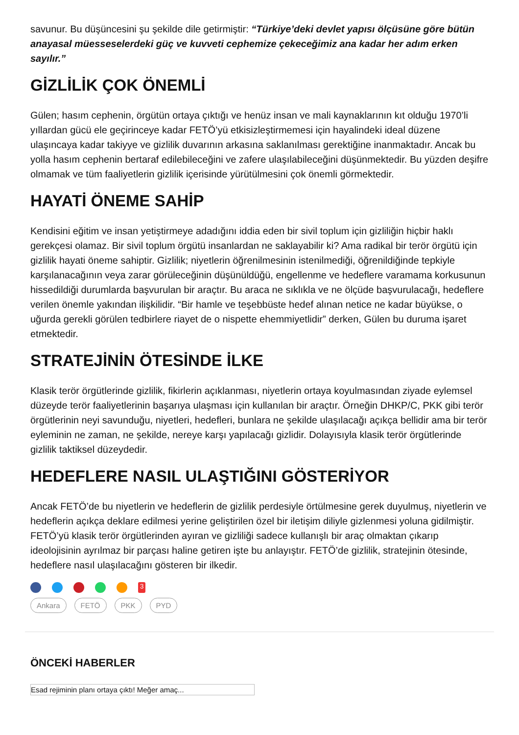savunur. Bu düşüncesini şu şekilde dile getirmiştir: “Türkiye’deki devlet yapısı ölçüsüne göre bütün anayasal müesseselerdeki güç ve kuvveti cephemize çekeceğimiz ana kadar her adım erken sayılır.”
GİZLİLİK ÇOK ÖNEMLİ
Gülen; hasım cephenin, örgütün ortaya çıktığı ve henüz insan ve mali kaynaklarının kıt olduğu 1970’li yıllardan gücü ele geçirinceye kadar FETÖ’yü etkisizleştirmemesi için hayalindeki ideal düzene ulaşıncaya kadar takiyye ve gizlilik duvarının arkasına saklanılması gerektiğine inanmaktadır. Ancak bu yolla hasım cephenin bertaraf edilebileceğini ve zafere ulaşılabileceğini düşünmektedir. Bu yüzden deşifre olmamak ve tüm faaliyetlerin gizlilik içerisinde yürütülmesini çok önemli görmektedir.
HAYATİ ÖNEME SAHİP
Kendisini eğitim ve insan yetiştirmeye adadığını iddia eden bir sivil toplum için gizliliğin hiçbir haklı gerekçesi olamaz. Bir sivil toplum örgütü insanlardan ne saklayabilir ki? Ama radikal bir terör örgütü için gizlilik hayati öneme sahiptir. Gizlilik; niyetlerin öğrenilmesinin istenilmediği, öğrenildiğinde tepkiyle karşılanacağının veya zarar görüleceğinin düşünüldüğü, engellenme ve hedeflere varamama korkusunun hissedildiği durumlarda başvurulan bir araçtır. Bu araca ne sıklıkla ve ne ölçüde başvurulacağı, hedeflere verilen önemle yakından ilişkilidir. “Bir hamle ve teşebbüste hedef alınan netice ne kadar büyükse, o uğurda gerekli görülen tedbirlere riayet de o nispette ehemmiyetlidir” derken, Gülen bu duruma işaret etmektedir.
STRATEJİNİN ÖTESİNDE İLKE
Klasik terör örgütlerinde gizlilik, fikirlerin açıklanması, niyetlerin ortaya koyulmasından ziyade eylemsel düzeyde terör faaliyetlerinin başarıya ulaşması için kullanılan bir araçtır. Örneğin DHKP/C, PKK gibi terör örgütlerinin neyi savunduğu, niyetleri, hedefleri, bunlara ne şekilde ulaşılacağı açıkça bellidir ama bir terör eyleminin ne zaman, ne şekilde, nereye karşı yapılacağı gizlidir. Dolayısıyla klasik terör örgütlerinde gizlilik taktiksel düzeydedir.
HEDEFLERE NASIL ULAŞTIĞINI GÖSTERİYOR
Ancak FETÖ’de bu niyetlerin ve hedeflerin de gizlilik perdesiyle örtülmesine gerek duyulmuş, niyetlerin ve hedeflerin açıkça deklare edilmesi yerine geliştirilen özel bir iletişim diliyle gizlenmesi yoluna gidilmiştir. FETÖ’yü klasik terör örgütlerinden ayıran ve gizliliği sadece kullanışlı bir araç olmaktan çıkarıp ideolojisinin ayrılmaz bir parçası haline getiren işte bu anlayıştır. FETÖ’de gizlilik, stratejinin ötesinde, hedeflere nasıl ulaşılacağını gösteren bir ilkedir.
<sup>3</sup>
Ankara FETÖ PKK PYD
ÖNCEKİ HABERLER
Esad rejiminin planı ortaya çıktı! Meğer amaç...